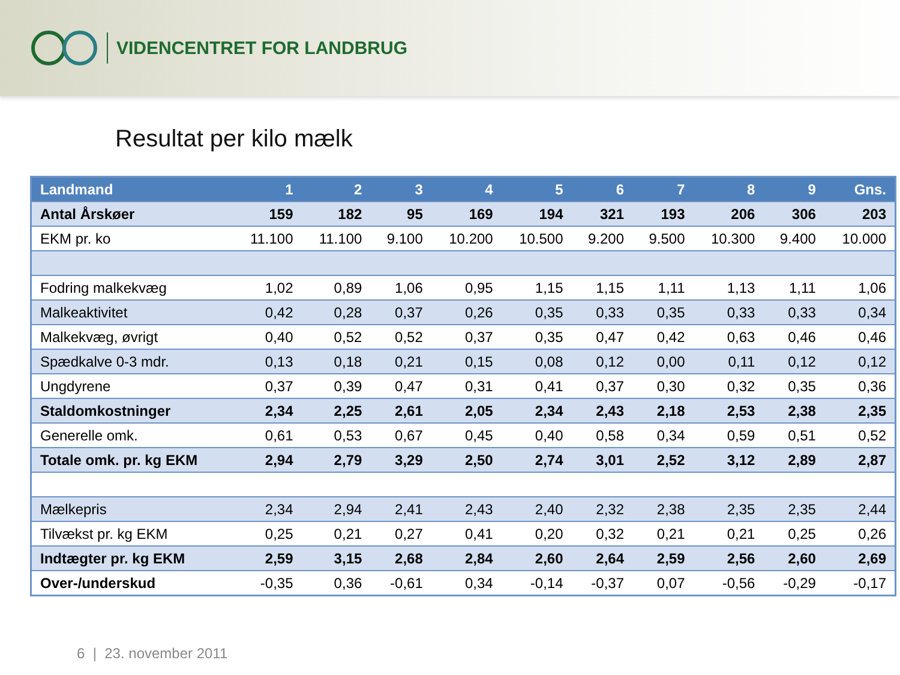VIDENCENTRET FOR LANDBRUG
Resultat per kilo mælk
| Landmand | 1 | 2 | 3 | 4 | 5 | 6 | 7 | 8 | 9 | Gns. |
| --- | --- | --- | --- | --- | --- | --- | --- | --- | --- | --- |
| Antal Årskøer | 159 | 182 | 95 | 169 | 194 | 321 | 193 | 206 | 306 | 203 |
| EKM pr. ko | 11.100 | 11.100 | 9.100 | 10.200 | 10.500 | 9.200 | 9.500 | 10.300 | 9.400 | 10.000 |
| Fodring malkekvæg | 1,02 | 0,89 | 1,06 | 0,95 | 1,15 | 1,15 | 1,11 | 1,13 | 1,11 | 1,06 |
| Malkeaktivitet | 0,42 | 0,28 | 0,37 | 0,26 | 0,35 | 0,33 | 0,35 | 0,33 | 0,33 | 0,34 |
| Malkekvæg, øvrigt | 0,40 | 0,52 | 0,52 | 0,37 | 0,35 | 0,47 | 0,42 | 0,63 | 0,46 | 0,46 |
| Spædkalve 0-3 mdr. | 0,13 | 0,18 | 0,21 | 0,15 | 0,08 | 0,12 | 0,00 | 0,11 | 0,12 | 0,12 |
| Ungdyrene | 0,37 | 0,39 | 0,47 | 0,31 | 0,41 | 0,37 | 0,30 | 0,32 | 0,35 | 0,36 |
| Staldomkostninger | 2,34 | 2,25 | 2,61 | 2,05 | 2,34 | 2,43 | 2,18 | 2,53 | 2,38 | 2,35 |
| Generelle omk. | 0,61 | 0,53 | 0,67 | 0,45 | 0,40 | 0,58 | 0,34 | 0,59 | 0,51 | 0,52 |
| Totale omk. pr. kg EKM | 2,94 | 2,79 | 3,29 | 2,50 | 2,74 | 3,01 | 2,52 | 3,12 | 2,89 | 2,87 |
| Mælkepris | 2,34 | 2,94 | 2,41 | 2,43 | 2,40 | 2,32 | 2,38 | 2,35 | 2,35 | 2,44 |
| Tilvækst pr. kg EKM | 0,25 | 0,21 | 0,27 | 0,41 | 0,20 | 0,32 | 0,21 | 0,21 | 0,25 | 0,26 |
| Indtægter pr. kg EKM | 2,59 | 3,15 | 2,68 | 2,84 | 2,60 | 2,64 | 2,59 | 2,56 | 2,60 | 2,69 |
| Over-/underskud | -0,35 | 0,36 | -0,61 | 0,34 | -0,14 | -0,37 | 0,07 | -0,56 | -0,29 | -0,17 |
6 | 23. november 2011